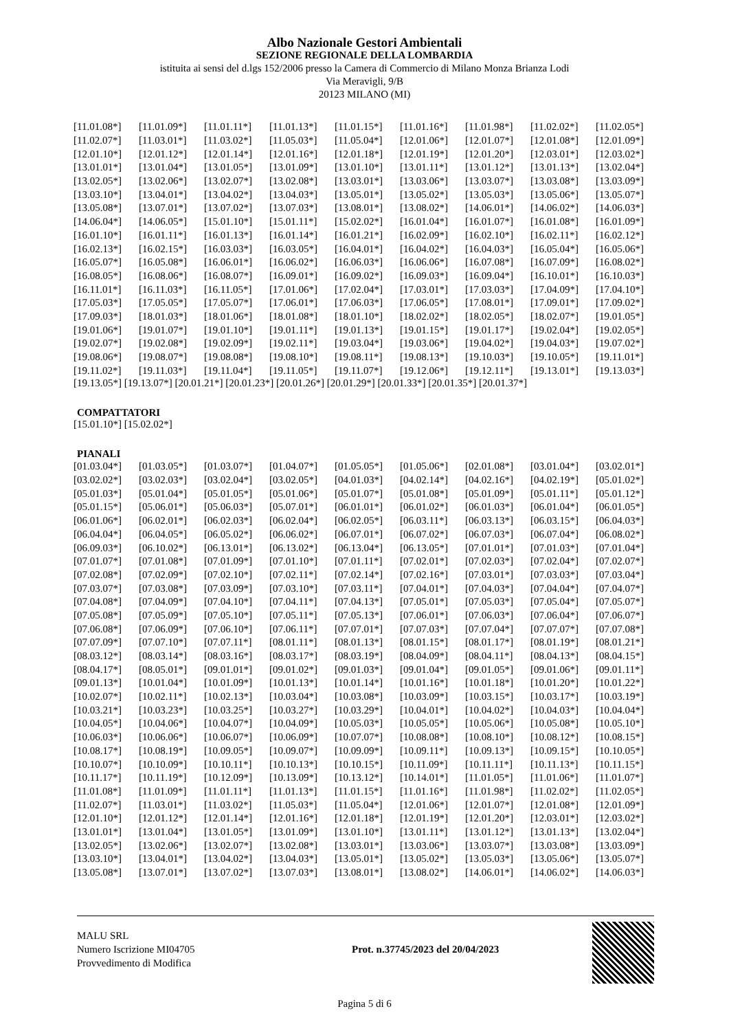Albo Nazionale Gestori Ambientali
SEZIONE REGIONALE DELLA LOMBARDIA
istituita ai sensi del d.lgs 152/2006 presso la Camera di Commercio di Milano Monza Brianza Lodi
Via Meravigli, 9/B
20123 MILANO (MI)
| [11.01.08*] | [11.01.09*] | [11.01.11*] | [11.01.13*] | [11.01.15*] | [11.01.16*] | [11.01.98*] | [11.02.02*] | [11.02.05*] |
| [11.02.07*] | [11.03.01*] | [11.03.02*] | [11.05.03*] | [11.05.04*] | [12.01.06*] | [12.01.07*] | [12.01.08*] | [12.01.09*] |
| [12.01.10*] | [12.01.12*] | [12.01.14*] | [12.01.16*] | [12.01.18*] | [12.01.19*] | [12.01.20*] | [12.03.01*] | [12.03.02*] |
| [13.01.01*] | [13.01.04*] | [13.01.05*] | [13.01.09*] | [13.01.10*] | [13.01.11*] | [13.01.12*] | [13.01.13*] | [13.02.04*] |
| [13.02.05*] | [13.02.06*] | [13.02.07*] | [13.02.08*] | [13.03.01*] | [13.03.06*] | [13.03.07*] | [13.03.08*] | [13.03.09*] |
| [13.03.10*] | [13.04.01*] | [13.04.02*] | [13.04.03*] | [13.05.01*] | [13.05.02*] | [13.05.03*] | [13.05.06*] | [13.05.07*] |
| [13.05.08*] | [13.07.01*] | [13.07.02*] | [13.07.03*] | [13.08.01*] | [13.08.02*] | [14.06.01*] | [14.06.02*] | [14.06.03*] |
| [14.06.04*] | [14.06.05*] | [15.01.10*] | [15.01.11*] | [15.02.02*] | [16.01.04*] | [16.01.07*] | [16.01.08*] | [16.01.09*] |
| [16.01.10*] | [16.01.11*] | [16.01.13*] | [16.01.14*] | [16.01.21*] | [16.02.09*] | [16.02.10*] | [16.02.11*] | [16.02.12*] |
| [16.02.13*] | [16.02.15*] | [16.03.03*] | [16.03.05*] | [16.04.01*] | [16.04.02*] | [16.04.03*] | [16.05.04*] | [16.05.06*] |
| [16.05.07*] | [16.05.08*] | [16.06.01*] | [16.06.02*] | [16.06.03*] | [16.06.06*] | [16.07.08*] | [16.07.09*] | [16.08.02*] |
| [16.08.05*] | [16.08.06*] | [16.08.07*] | [16.09.01*] | [16.09.02*] | [16.09.03*] | [16.09.04*] | [16.10.01*] | [16.10.03*] |
| [16.11.01*] | [16.11.03*] | [16.11.05*] | [17.01.06*] | [17.02.04*] | [17.03.01*] | [17.03.03*] | [17.04.09*] | [17.04.10*] |
| [17.05.03*] | [17.05.05*] | [17.05.07*] | [17.06.01*] | [17.06.03*] | [17.06.05*] | [17.08.01*] | [17.09.01*] | [17.09.02*] |
| [17.09.03*] | [18.01.03*] | [18.01.06*] | [18.01.08*] | [18.01.10*] | [18.02.02*] | [18.02.05*] | [18.02.07*] | [19.01.05*] |
| [19.01.06*] | [19.01.07*] | [19.01.10*] | [19.01.11*] | [19.01.13*] | [19.01.15*] | [19.01.17*] | [19.02.04*] | [19.02.05*] |
| [19.02.07*] | [19.02.08*] | [19.02.09*] | [19.02.11*] | [19.03.04*] | [19.03.06*] | [19.04.02*] | [19.04.03*] | [19.07.02*] |
| [19.08.06*] | [19.08.07*] | [19.08.08*] | [19.08.10*] | [19.08.11*] | [19.08.13*] | [19.10.03*] | [19.10.05*] | [19.11.01*] |
| [19.11.02*] | [19.11.03*] | [19.11.04*] | [19.11.05*] | [19.11.07*] | [19.12.06*] | [19.12.11*] | [19.13.01*] | [19.13.03*] |
[19.13.05*] [19.13.07*] [20.01.21*] [20.01.23*] [20.01.26*] [20.01.29*] [20.01.33*] [20.01.35*] [20.01.37*]
COMPATTATORI
[15.01.10*] [15.02.02*]
PIANALI
| [01.03.04*] | [01.03.05*] | [01.03.07*] | [01.04.07*] | [01.05.05*] | [01.05.06*] | [02.01.08*] | [03.01.04*] | [03.02.01*] |
| [03.02.02*] | [03.02.03*] | [03.02.04*] | [03.02.05*] | [04.01.03*] | [04.02.14*] | [04.02.16*] | [04.02.19*] | [05.01.02*] |
| [05.01.03*] | [05.01.04*] | [05.01.05*] | [05.01.06*] | [05.01.07*] | [05.01.08*] | [05.01.09*] | [05.01.11*] | [05.01.12*] |
| [05.01.15*] | [05.06.01*] | [05.06.03*] | [05.07.01*] | [06.01.01*] | [06.01.02*] | [06.01.03*] | [06.01.04*] | [06.01.05*] |
| [06.01.06*] | [06.02.01*] | [06.02.03*] | [06.02.04*] | [06.02.05*] | [06.03.11*] | [06.03.13*] | [06.03.15*] | [06.04.03*] |
| [06.04.04*] | [06.04.05*] | [06.05.02*] | [06.06.02*] | [06.07.01*] | [06.07.02*] | [06.07.03*] | [06.07.04*] | [06.08.02*] |
| [06.09.03*] | [06.10.02*] | [06.13.01*] | [06.13.02*] | [06.13.04*] | [06.13.05*] | [07.01.01*] | [07.01.03*] | [07.01.04*] |
| [07.01.07*] | [07.01.08*] | [07.01.09*] | [07.01.10*] | [07.01.11*] | [07.02.01*] | [07.02.03*] | [07.02.04*] | [07.02.07*] |
| [07.02.08*] | [07.02.09*] | [07.02.10*] | [07.02.11*] | [07.02.14*] | [07.02.16*] | [07.03.01*] | [07.03.03*] | [07.03.04*] |
| [07.03.07*] | [07.03.08*] | [07.03.09*] | [07.03.10*] | [07.03.11*] | [07.04.01*] | [07.04.03*] | [07.04.04*] | [07.04.07*] |
| [07.04.08*] | [07.04.09*] | [07.04.10*] | [07.04.11*] | [07.04.13*] | [07.05.01*] | [07.05.03*] | [07.05.04*] | [07.05.07*] |
| [07.05.08*] | [07.05.09*] | [07.05.10*] | [07.05.11*] | [07.05.13*] | [07.06.01*] | [07.06.03*] | [07.06.04*] | [07.06.07*] |
| [07.06.08*] | [07.06.09*] | [07.06.10*] | [07.06.11*] | [07.07.01*] | [07.07.03*] | [07.07.04*] | [07.07.07*] | [07.07.08*] |
| [07.07.09*] | [07.07.10*] | [07.07.11*] | [08.01.11*] | [08.01.13*] | [08.01.15*] | [08.01.17*] | [08.01.19*] | [08.01.21*] |
| [08.03.12*] | [08.03.14*] | [08.03.16*] | [08.03.17*] | [08.03.19*] | [08.04.09*] | [08.04.11*] | [08.04.13*] | [08.04.15*] |
| [08.04.17*] | [08.05.01*] | [09.01.01*] | [09.01.02*] | [09.01.03*] | [09.01.04*] | [09.01.05*] | [09.01.06*] | [09.01.11*] |
| [09.01.13*] | [10.01.04*] | [10.01.09*] | [10.01.13*] | [10.01.14*] | [10.01.16*] | [10.01.18*] | [10.01.20*] | [10.01.22*] |
| [10.02.07*] | [10.02.11*] | [10.02.13*] | [10.03.04*] | [10.03.08*] | [10.03.09*] | [10.03.15*] | [10.03.17*] | [10.03.19*] |
| [10.03.21*] | [10.03.23*] | [10.03.25*] | [10.03.27*] | [10.03.29*] | [10.04.01*] | [10.04.02*] | [10.04.03*] | [10.04.04*] |
| [10.04.05*] | [10.04.06*] | [10.04.07*] | [10.04.09*] | [10.05.03*] | [10.05.05*] | [10.05.06*] | [10.05.08*] | [10.05.10*] |
| [10.06.03*] | [10.06.06*] | [10.06.07*] | [10.06.09*] | [10.07.07*] | [10.08.08*] | [10.08.10*] | [10.08.12*] | [10.08.15*] |
| [10.08.17*] | [10.08.19*] | [10.09.05*] | [10.09.07*] | [10.09.09*] | [10.09.11*] | [10.09.13*] | [10.09.15*] | [10.10.05*] |
| [10.10.07*] | [10.10.09*] | [10.10.11*] | [10.10.13*] | [10.10.15*] | [10.11.09*] | [10.11.11*] | [10.11.13*] | [10.11.15*] |
| [10.11.17*] | [10.11.19*] | [10.12.09*] | [10.13.09*] | [10.13.12*] | [10.14.01*] | [11.01.05*] | [11.01.06*] | [11.01.07*] |
| [11.01.08*] | [11.01.09*] | [11.01.11*] | [11.01.13*] | [11.01.15*] | [11.01.16*] | [11.01.98*] | [11.02.02*] | [11.02.05*] |
| [11.02.07*] | [11.03.01*] | [11.03.02*] | [11.05.03*] | [11.05.04*] | [12.01.06*] | [12.01.07*] | [12.01.08*] | [12.01.09*] |
| [12.01.10*] | [12.01.12*] | [12.01.14*] | [12.01.16*] | [12.01.18*] | [12.01.19*] | [12.01.20*] | [12.03.01*] | [12.03.02*] |
| [13.01.01*] | [13.01.04*] | [13.01.05*] | [13.01.09*] | [13.01.10*] | [13.01.11*] | [13.01.12*] | [13.01.13*] | [13.02.04*] |
| [13.02.05*] | [13.02.06*] | [13.02.07*] | [13.02.08*] | [13.03.01*] | [13.03.06*] | [13.03.07*] | [13.03.08*] | [13.03.09*] |
| [13.03.10*] | [13.04.01*] | [13.04.02*] | [13.04.03*] | [13.05.01*] | [13.05.02*] | [13.05.03*] | [13.05.06*] | [13.05.07*] |
| [13.05.08*] | [13.07.01*] | [13.07.02*] | [13.07.03*] | [13.08.01*] | [13.08.02*] | [14.06.01*] | [14.06.02*] | [14.06.03*] |
MALU SRL
Numero Iscrizione MI04705
Provvedimento di Modifica
Prot. n.37745/2023 del 20/04/2023
Pagina 5 di 6